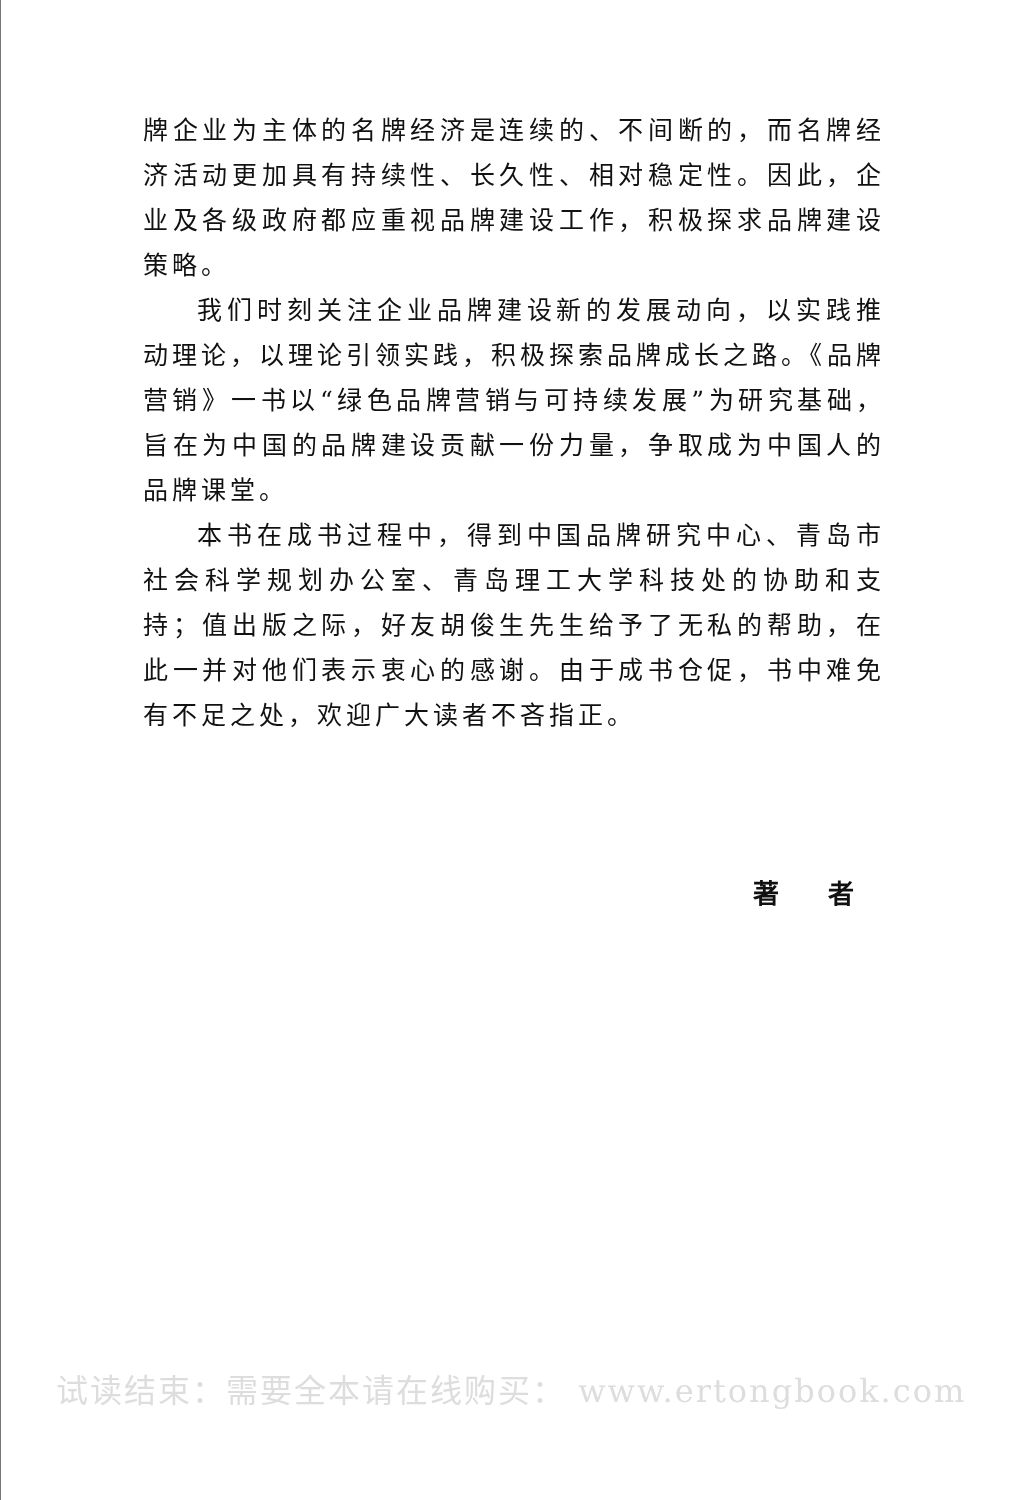牌企业为主体的名牌经济是连续的、不间断的，而名牌经济活动更加具有持续性、长久性、相对稳定性。因此，企业及各级政府都应重视品牌建设工作，积极探求品牌建设策略。
我们时刻关注企业品牌建设新的发展动向，以实践推动理论，以理论引领实践，积极探索品牌成长之路。《品牌营销》一书以“绿色品牌营销与可持续发展”为研究基础，旨在为中国的品牌建设贡献一份力量，争取成为中国人的品牌课堂。
本书在成书过程中，得到中国品牌研究中心、青岛市社会科学规划办公室、青岛理工大学科技处的协助和支持；值出版之际，好友胡俊生先生给予了无私的帮助，在此一并对他们表示衷心的感谢。由于成书仓促，书中难免有不足之处，欢迎广大读者不吝指正。
著 者
试读结束：需要全本请在线购买： www.ertongbook.com